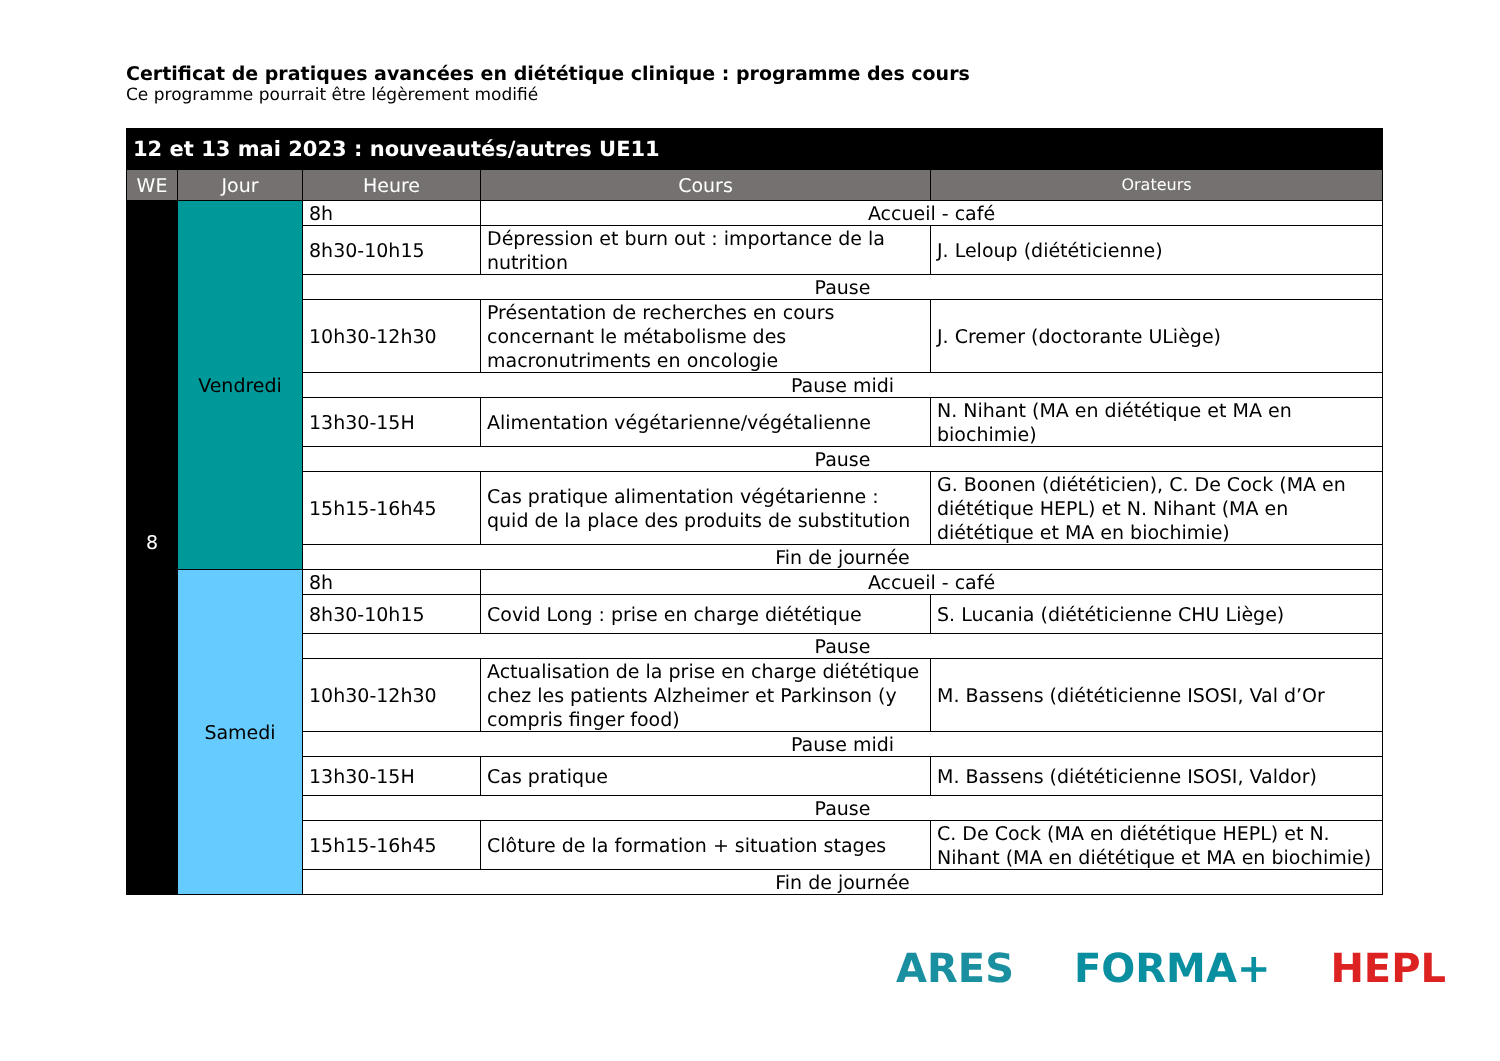Certificat de pratiques avancées en diététique clinique : programme des cours
Ce programme pourrait être légèrement modifié
| 12 et 13 mai 2023 : nouveautés/autres UE11 | | | | |
| --- | --- | --- | --- | --- |
| WE | Jour | Heure | Cours | Orateurs |
| 8 | Vendredi | 8h | Accueil - café | |
| | | 8h30-10h15 | Dépression et burn out : importance de la nutrition | J. Leloup (diététicienne) |
| | | Pause | | |
| | | 10h30-12h30 | Présentation de recherches en cours concernant le métabolisme des macronutriments en oncologie | J. Cremer (doctorante ULiège) |
| | | Pause midi | | |
| | | 13h30-15H | Alimentation végétarienne/végétalienne | N. Nihant (MA en diététique et MA en biochimie) |
| | | Pause | | |
| | | 15h15-16h45 | Cas pratique alimentation végétarienne : quid de la place des produits de substitution | G. Boonen (diététicien), C. De Cock (MA en diététique HEPL) et N. Nihant (MA en diététique et MA en biochimie) |
| | | Fin de journée | | |
| | Samedi | 8h | Accueil - café | |
| | | 8h30-10h15 | Covid Long : prise en charge diététique | S. Lucania (diététicienne CHU Liège) |
| | | Pause | | |
| | | 10h30-12h30 | Actualisation de la prise en charge diététique chez les patients Alzheimer et Parkinson (y compris finger food) | M. Bassens (diététicienne ISOSI, Val d’Or |
| | | Pause midi | | |
| | | 13h30-15H | Cas pratique | M. Bassens (diététicienne ISOSI, Valdor) |
| | | Pause | | |
| | | 15h15-16h45 | Clôture de la formation + situation stages | C. De Cock (MA en diététique HEPL) et N. Nihant (MA en diététique et MA en biochimie) |
| | | Fin de journée | | |
ARES FORMA+ HEPL